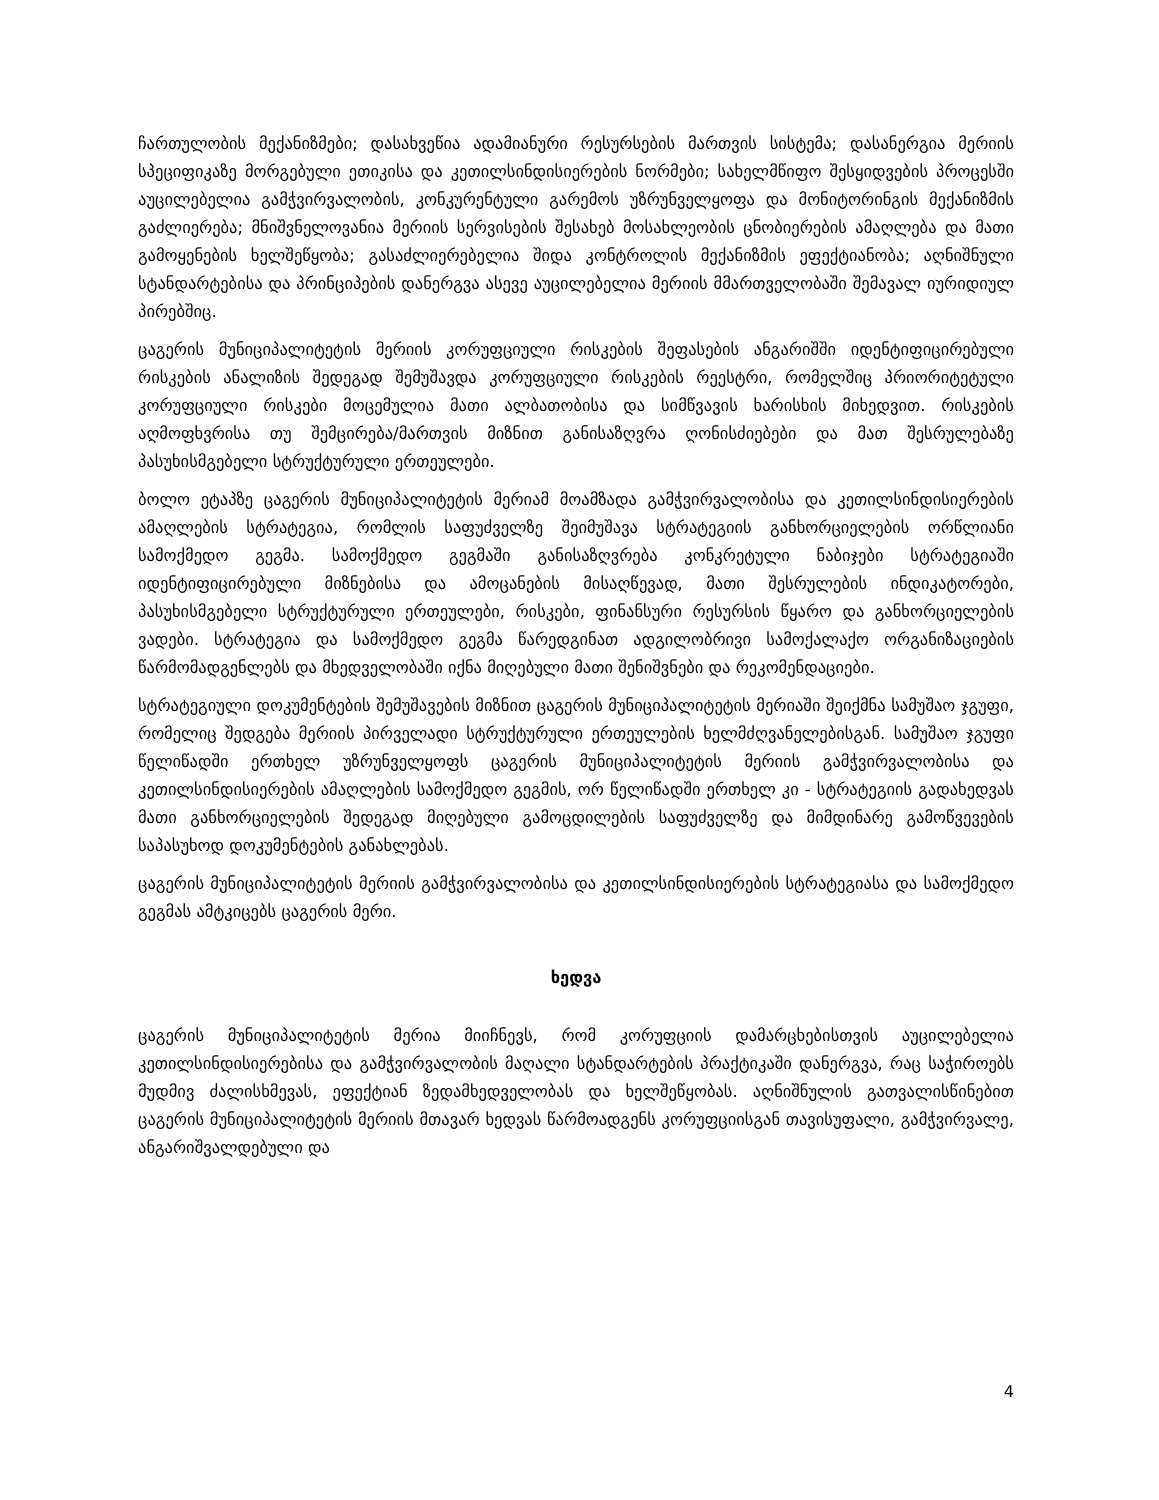ჩართულობის მექანიზმები; დასახვეწია ადამიანური რესურსების მართვის სისტემა; დასანერგია მერიის სპეციფიკაზე მორგებული ეთიკისა და კეთილსინდისიერების ნორმები; სახელმწიფო შესყიდვების პროცესში აუცილებელია გამჭვირვალობის, კონკურენტული გარემოს უზრუნველყოფა და მონიტორინგის მექანიზმის გაძლიერება; მნიშვნელოვანია მერიის სერვისების შესახებ მოსახლეობის ცნობიერების ამაღლება და მათი გამოყენების ხელშეწყობა; გასაძლიერებელია შიდა კონტროლის მექანიზმის ეფექტიანობა; აღნიშნული სტანდარტებისა და პრინციპების დანერგვა ასევე აუცილებელია მერიის მმართველობაში შემავალ იურიდიულ პირებშიც.
ცაგერის მუნიციპალიტეტის მერიის კორუფციული რისკების შეფასების ანგარიშში იდენტიფიცირებული რისკების ანალიზის შედეგად შემუშავდა კორუფციული რისკების რეესტრი, რომელშიც პრიორიტეტული კორუფციული რისკები მოცემულია მათი ალბათობისა და სიმწვავის ხარისხის მიხედვით. რისკების აღმოფხვრისა თუ შემცირება/მართვის მიზნით განისაზღვრა ღონისძიებები და მათ შესრულებაზე პასუხისმგებელი სტრუქტურული ერთეულები.
ბოლო ეტაპზე ცაგერის მუნიციპალიტეტის მერიამ მოამზადა გამჭვირვალობისა და კეთილსინდისიერების ამაღლების სტრატეგია, რომლის საფუძველზე შეიმუშავა სტრატეგიის განხორციელების ორწლიანი სამოქმედო გეგმა. სამოქმედო გეგმაში განისაზღვრება კონკრეტული ნაბიჯები სტრატეგიაში იდენტიფიცირებული მიზნებისა და ამოცანების მისაღწევად, მათი შესრულების ინდიკატორები, პასუხისმგებელი სტრუქტურული ერთეულები, რისკები, ფინანსური რესურსის წყარო და განხორციელების ვადები. სტრატეგია და სამოქმედო გეგმა წარედგინათ ადგილობრივი სამოქალაქო ორგანიზაციების წარმომადგენლებს და მხედველობაში იქნა მიღებული მათი შენიშვნები და რეკომენდაციები.
სტრატეგიული დოკუმენტების შემუშავების მიზნით ცაგერის მუნიციპალიტეტის მერიაში შეიქმნა სამუშაო ჯგუფი, რომელიც შედგება მერიის პირველადი სტრუქტურული ერთეულების ხელმძღვანელებისგან. სამუშაო ჯგუფი წელიწადში ერთხელ უზრუნველყოფს ცაგერის მუნიციპალიტეტის მერიის გამჭვირვალობისა და კეთილსინდისიერების ამაღლების სამოქმედო გეგმის, ორ წელიწადში ერთხელ კი - სტრატეგიის გადახედვას მათი განხორციელების შედეგად მიღებული გამოცდილების საფუძველზე და მიმდინარე გამოწვევების საპასუხოდ დოკუმენტების განახლებას.
ცაგერის მუნიციპალიტეტის მერიის გამჭვირვალობისა და კეთილსინდისიერების სტრატეგიასა და სამოქმედო გეგმას ამტკიცებს ცაგერის მერი.
ხედვა
ცაგერის მუნიციპალიტეტის მერია მიიჩნევს, რომ კორუფციის დამარცხებისთვის აუცილებელია კეთილსინდისიერებისა და გამჭვირვალობის მაღალი სტანდარტების პრაქტიკაში დანერგვა, რაც საჭიროებს მუდმივ ძალისხმევას, ეფექტიან ზედამხედველობას და ხელშეწყობას. აღნიშნულის გათვალისწინებით ცაგერის მუნიციპალიტეტის მერიის მთავარ ხედვას წარმოადგენს კორუფციისგან თავისუფალი, გამჭვირვალე, ანგარიშვალდებული და
4